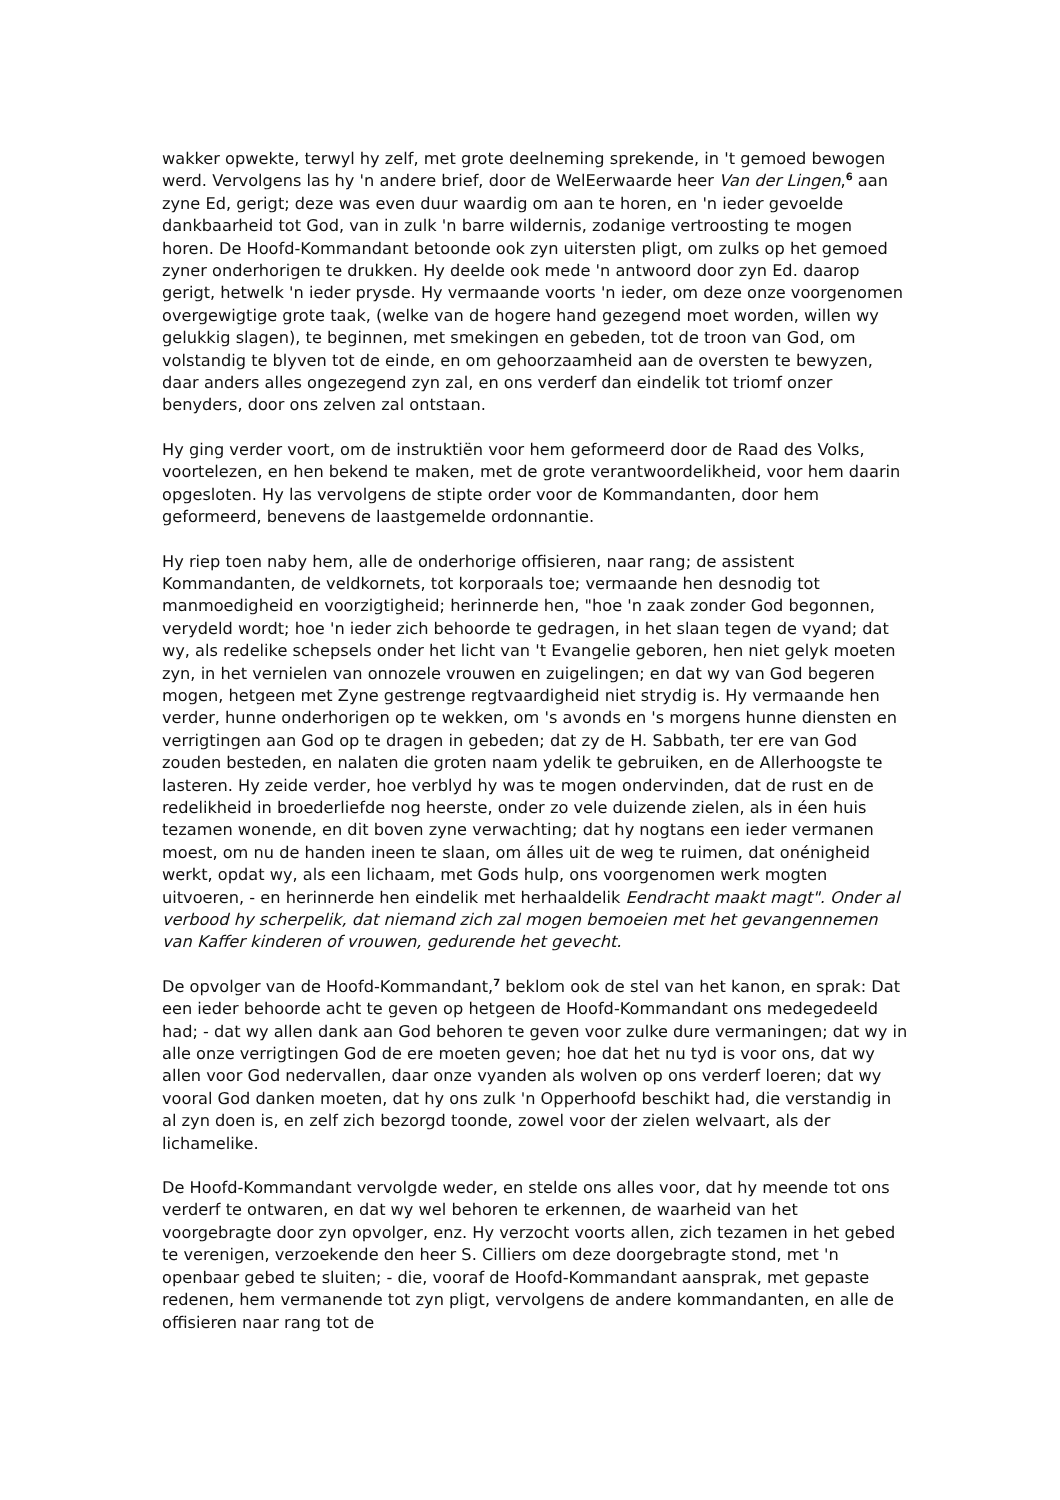wakker opwekte, terwyl hy zelf, met grote deelneming sprekende, in 't gemoed bewogen werd. Vervolgens las hy 'n andere brief, door de WelEerwaarde heer Van der Lingen,<sup>6</sup> aan zyne Ed, gerigt; deze was even duur waardig om aan te horen, en 'n ieder gevoelde dankbaarheid tot God, van in zulk 'n barre wildernis, zodanige vertroosting te mogen horen. De Hoofd-Kommandant betoonde ook zyn uitersten pligt, om zulks op het gemoed zyner onderhorigen te drukken. Hy deelde ook mede 'n antwoord door zyn Ed. daarop gerigt, hetwelk 'n ieder prysde. Hy vermaande voorts 'n ieder, om deze onze voorgenomen overgewigtige grote taak, (welke van de hogere hand gezegend moet worden, willen wy gelukkig slagen), te beginnen, met smekingen en gebeden, tot de troon van God, om volstandig te blyven tot de einde, en om gehoorzaamheid aan de oversten te bewyzen, daar anders alles ongezegend zyn zal, en ons verderf dan eindelik tot triomf onzer benyders, door ons zelven zal ontstaan.
Hy ging verder voort, om de instruktiën voor hem geformeerd door de Raad des Volks, voortelezen, en hen bekend te maken, met de grote verantwoordelikheid, voor hem daarin opgesloten. Hy las vervolgens de stipte order voor de Kommandanten, door hem geformeerd, benevens de laastgemelde ordonnantie.
Hy riep toen naby hem, alle de onderhorige offisieren, naar rang; de assistent Kommandanten, de veldkornets, tot korporaals toe; vermaande hen desnodig tot manmoedigheid en voorzigtigheid; herinnerde hen, "hoe 'n zaak zonder God begonnen, verydeld wordt; hoe 'n ieder zich behoorde te gedragen, in het slaan tegen de vyand; dat wy, als redelike schepsels onder het licht van 't Evangelie geboren, hen niet gelyk moeten zyn, in het vernielen van onnozele vrouwen en zuigelingen; en dat wy van God begeren mogen, hetgeen met Zyne gestrenge regtvaardigheid niet strydig is. Hy vermaande hen verder, hunne onderhorigen op te wekken, om 's avonds en 's morgens hunne diensten en verrigtingen aan God op te dragen in gebeden; dat zy de H. Sabbath, ter ere van God zouden besteden, en nalaten die groten naam ydelik te gebruiken, en de Allerhoogste te lasteren. Hy zeide verder, hoe verblyd hy was te mogen ondervinden, dat de rust en de redelikheid in broederliefde nog heerste, onder zo vele duizende zielen, als in éen huis tezamen wonende, en dit boven zyne verwachting; dat hy nogtans een ieder vermanen moest, om nu de handen ineen te slaan, om álles uit de weg te ruimen, dat onénigheid werkt, opdat wy, als een lichaam, met Gods hulp, ons voorgenomen werk mogten uitvoeren, - en herinnerde hen eindelik met herhaaldelik Eendracht maakt magt". Onder al verbood hy scherpelik, dat niemand zich zal mogen bemoeien met het gevangennemen van Kaffer kinderen of vrouwen, gedurende het gevecht.
De opvolger van de Hoofd-Kommandant,<sup>7</sup> beklom ook de stel van het kanon, en sprak: Dat een ieder behoorde acht te geven op hetgeen de Hoofd-Kommandant ons medegedeeld had; - dat wy allen dank aan God behoren te geven voor zulke dure vermaningen; dat wy in alle onze verrigtingen God de ere moeten geven; hoe dat het nu tyd is voor ons, dat wy allen voor God nedervallen, daar onze vyanden als wolven op ons verderf loeren; dat wy vooral God danken moeten, dat hy ons zulk 'n Opperhoofd beschikt had, die verstandig in al zyn doen is, en zelf zich bezorgd toonde, zowel voor der zielen welvaart, als der lichamelike.
De Hoofd-Kommandant vervolgde weder, en stelde ons alles voor, dat hy meende tot ons verderf te ontwaren, en dat wy wel behoren te erkennen, de waarheid van het voorgebragte door zyn opvolger, enz. Hy verzocht voorts allen, zich tezamen in het gebed te verenigen, verzoekende den heer S. Cilliers om deze doorgebragte stond, met 'n openbaar gebed te sluiten; - die, vooraf de Hoofd-Kommandant aansprak, met gepaste redenen, hem vermanende tot zyn pligt, vervolgens de andere kommandanten, en alle de offisieren naar rang tot de